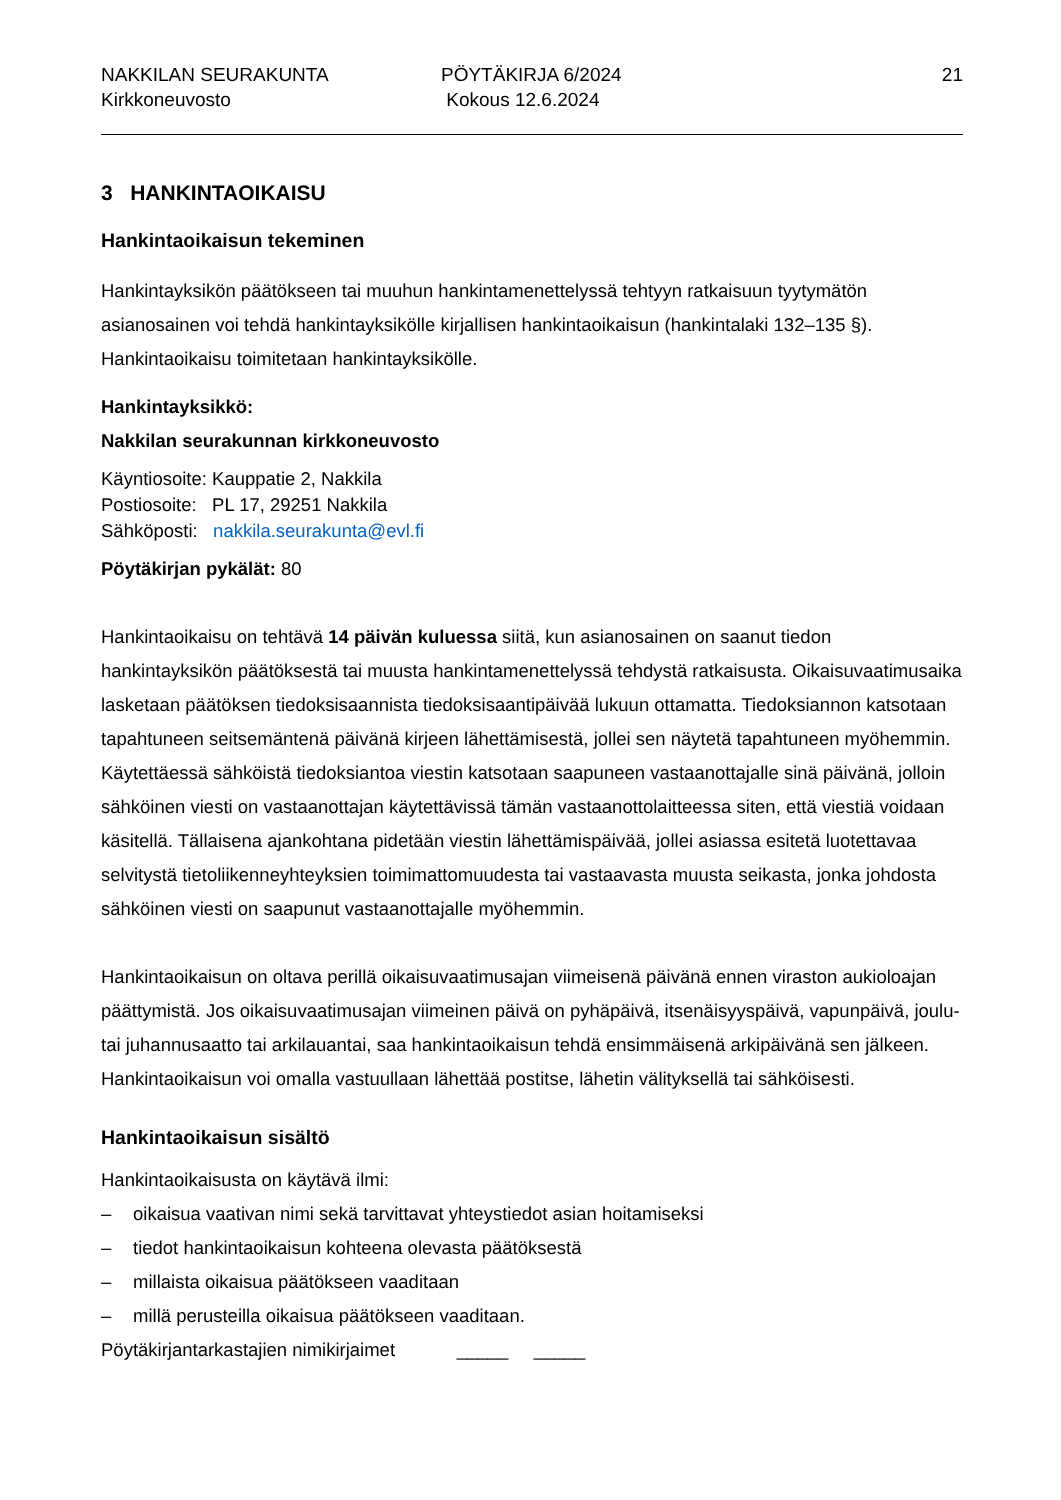NAKKILAN SEURAKUNTA
Kirkkoneuvosto
PÖYTÄKIRJA 6/2024
Kokous 12.6.2024
21
3 HANKINTAOIKAISU
Hankintaoikaisun tekeminen
Hankintayksikön päätökseen tai muuhun hankintamenettelyssä tehtyyn ratkaisuun tyytymätön asianosainen voi tehdä hankintayksikölle kirjallisen hankintaoikaisun (hankintalaki 132–135 §). Hankintaoikaisu toimitetaan hankintayksikölle.
Hankintayksikkö:
Nakkilan seurakunnan kirkkoneuvosto
Käyntiosoite: Kauppatie 2, Nakkila
Postiosoite: PL 17, 29251 Nakkila
Sähköposti: nakkila.seurakunta@evl.fi
Pöytäkirjan pykälät: 80
Hankintaoikaisu on tehtävä 14 päivän kuluessa siitä, kun asianosainen on saanut tiedon hankintayksikön päätöksestä tai muusta hankintamenettelyssä tehdystä ratkaisusta. Oikaisuvaatimusaika lasketaan päätöksen tiedoksisaannista tiedoksisaantipäivää lukuun ottamatta. Tiedoksiannon katsotaan tapahtuneen seitsemäntenä päivänä kirjeen lähettämisestä, jollei sen näytetä tapahtuneen myöhemmin. Käytettäessä sähköistä tiedoksiantoa viestin katsotaan saapuneen vastaanottajalle sinä päivänä, jolloin sähköinen viesti on vastaanottajan käytettävissä tämän vastaanottolaitteessa siten, että viestiä voidaan käsitellä. Tällaisena ajankohtana pidetään viestin lähettämispäivää, jollei asiassa esitetä luotettavaa selvitystä tietoliikenneyhteyksien toimimattomuudesta tai vastaavasta muusta seikasta, jonka johdosta sähköinen viesti on saapunut vastaanottajalle myöhemmin.
Hankintaoikaisun on oltava perillä oikaisuvaatimusajan viimeisenä päivänä ennen viraston aukioloajan päättymistä. Jos oikaisuvaatimusajan viimeinen päivä on pyhäpäivä, itsenäisyyspäivä, vapunpäivä, joulu- tai juhannusaatto tai arkilauantai, saa hankintaoikaisun tehdä ensimmäisenä arkipäivänä sen jälkeen. Hankintaoikaisun voi omalla vastuullaan lähettää postitse, lähetin välityksellä tai sähköisesti.
Hankintaoikaisun sisältö
Hankintaoikaisusta on käytävä ilmi:
– oikaisua vaativan nimi sekä tarvittavat yhteystiedot asian hoitamiseksi
– tiedot hankintaoikaisun kohteena olevasta päätöksestä
– millaista oikaisua päätökseen vaaditaan
– millä perusteilla oikaisua päätökseen vaaditaan.
Pöytäkirjantarkastajien nimikirjaimet _____ _____